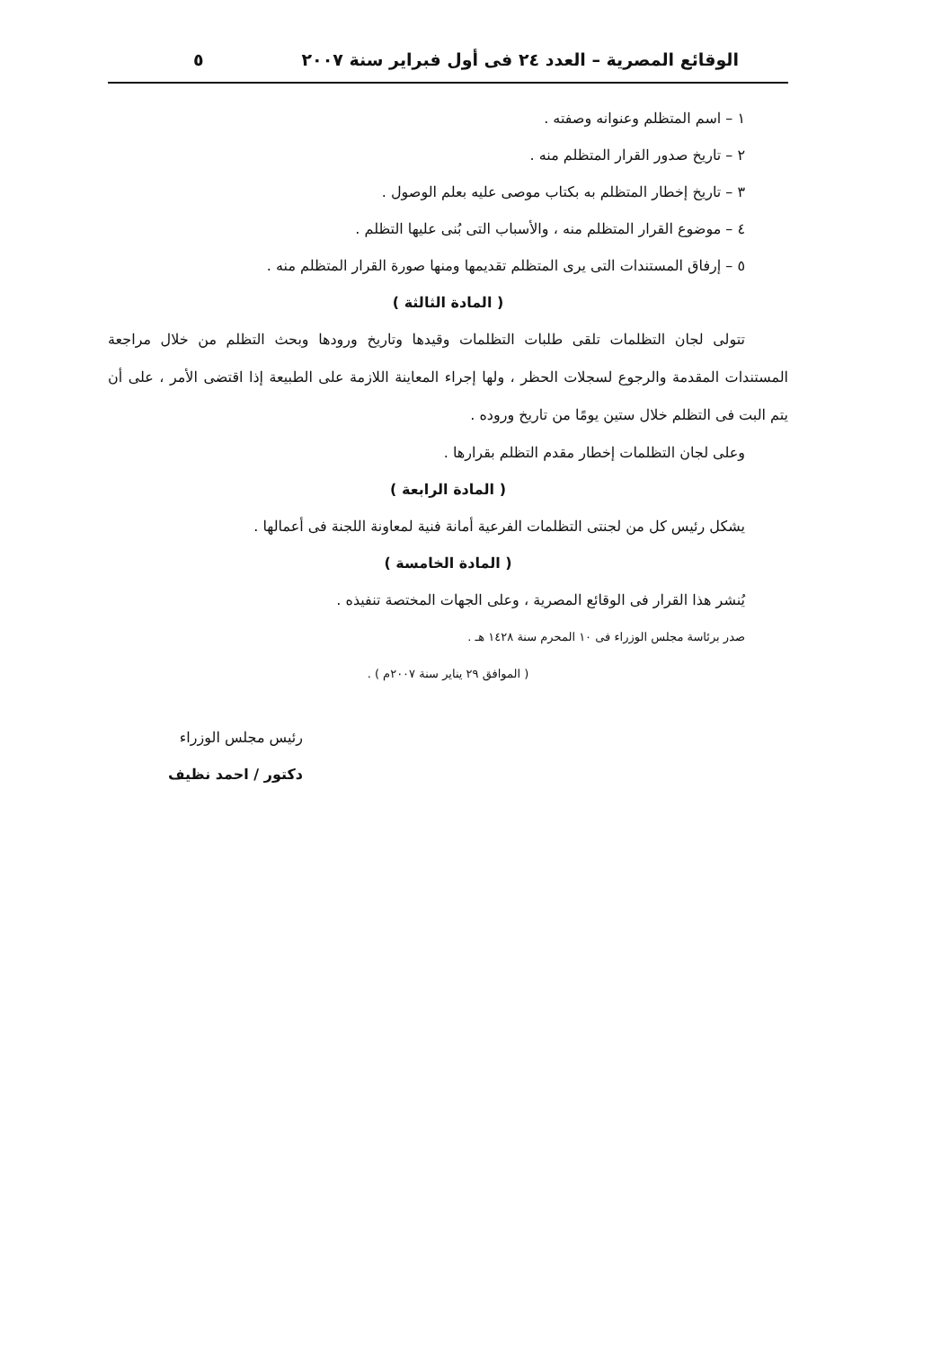الوقائع المصرية – العدد ٢٤ فى أول فبراير سنة ٢٠٠٧ ٥
١ – اسم المتظلم وعنوانه وصفته .
٢ – تاريخ صدور القرار المتظلم منه .
٣ – تاريخ إخطار المتظلم به بكتاب موصى عليه بعلم الوصول .
٤ – موضوع القرار المتظلم منه ، والأسباب التى بُنى عليها التظلم .
٥ – إرفاق المستندات التى يرى المتظلم تقديمها ومنها صورة القرار المتظلم منه .
( المادة الثالثة )
تتولى لجان التظلمات تلقى طلبات التظلمات وقيدها وتاريخ ورودها وبحث التظلم من خلال مراجعة المستندات المقدمة والرجوع لسجلات الحظر ، ولها إجراء المعاينة اللازمة على الطبيعة إذا اقتضى الأمر ، على أن يتم البت فى التظلم خلال ستين يومًا من تاريخ وروده .
وعلى لجان التظلمات إخطار مقدم التظلم بقرارها .
( المادة الرابعة )
يشكل رئيس كل من لجنتى التظلمات الفرعية أمانة فنية لمعاونة اللجنة فى أعمالها .
( المادة الخامسة )
يُنشر هذا القرار فى الوقائع المصرية ، وعلى الجهات المختصة تنفيذه .
صدر برئاسة مجلس الوزراء فى ١٠ المحرم سنة ١٤٢٨ هـ .
( الموافق ٢٩ يناير سنة ٢٠٠٧م ) .
رئيس مجلس الوزراء
دكتور / احمد نظيف